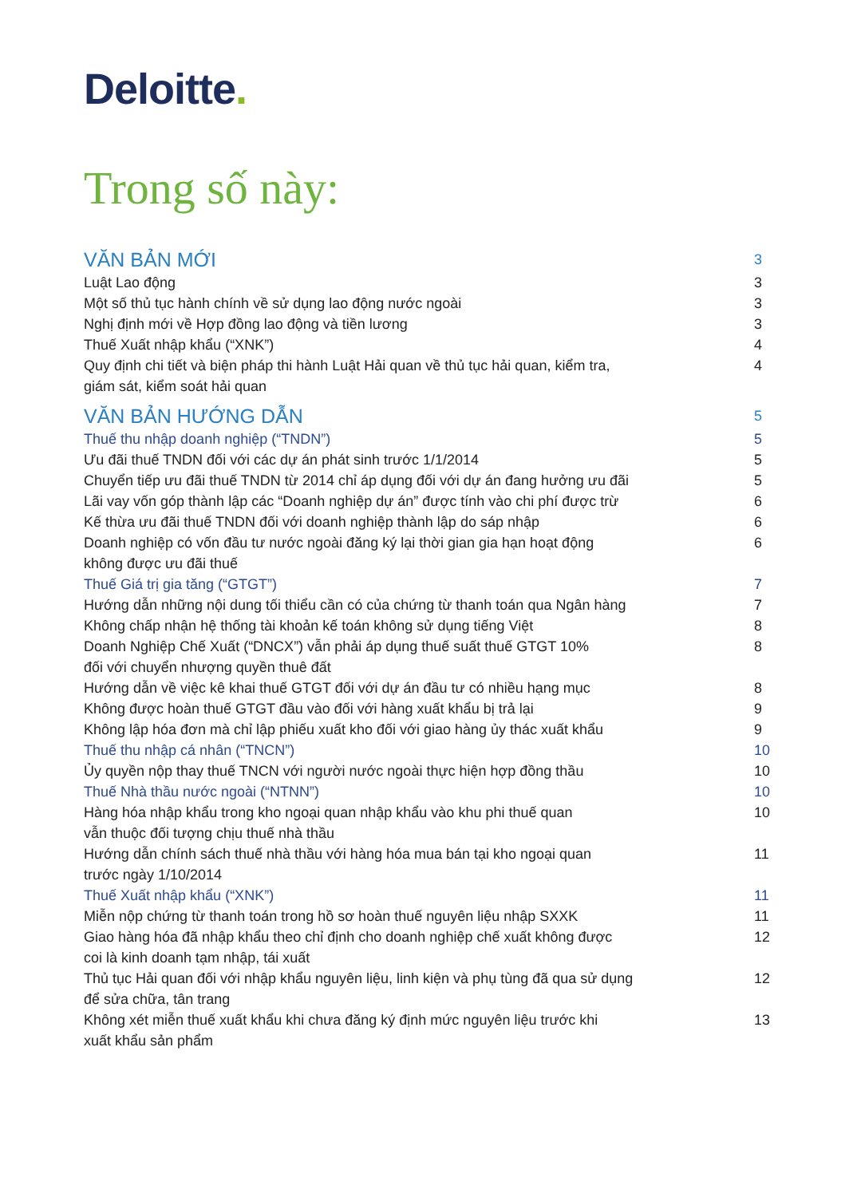Deloitte.
Trong số này:
VĂN BẢN MỚI
3
Luật Lao động 3
Một số thủ tục hành chính về sử dụng lao động nước ngoài 3
Nghị định mới về Hợp đồng lao động và tiền lương 3
Thuế Xuất nhập khẩu (“XNK”) 4
Quy định chi tiết và biện pháp thi hành Luật Hải quan về thủ tục hải quan, kiểm tra,
giám sát, kiểm soát hải quan
4
VĂN BẢN HƯỚNG DẪN
5
Thuế thu nhập doanh nghiệp (“TNDN”) 5
Ưu đãi thuế TNDN đối với các dự án phát sinh trước 1/1/2014 5
Chuyển tiếp ưu đãi thuế TNDN từ 2014 chỉ áp dụng đối với dự án đang hưởng ưu đãi
5
Lãi vay vốn góp thành lập các “Doanh nghiệp dự án” được tính vào chi phí được trừ
6
Kế thừa ưu đãi thuế TNDN đối với doanh nghiệp thành lập do sáp nhập 6
Doanh nghiệp có vốn đầu tư nước ngoài đăng ký lại thời gian gia hạn hoạt động
không được ưu đãi thuế
6
Thuế Giá trị gia tăng (“GTGT”) 7
Hướng dẫn những nội dung tối thiểu cần có của chứng từ thanh toán qua Ngân hàng
7
Không chấp nhận hệ thống tài khoản kế toán không sử dụng tiếng Việt 8
Doanh Nghiệp Chế Xuất (“DNCX”) vẫn phải áp dụng thuế suất thuế GTGT 10%
đối với chuyển nhượng quyền thuê đất
8
Hướng dẫn về việc kê khai thuế GTGT đối với dự án đầu tư có nhiều hạng mục 8
Không được hoàn thuế GTGT đầu vào đối với hàng xuất khẩu bị trả lại 9
Không lập hóa đơn mà chỉ lập phiếu xuất kho đối với giao hàng ủy thác xuất khẩu
9
Thuế thu nhập cá nhân (“TNCN”) 10
Ủy quyền nộp thay thuế TNCN với người nước ngoài thực hiện hợp đồng thầu 10
Thuế Nhà thầu nước ngoài (“NTNN”) 10
Hàng hóa nhập khẩu trong kho ngoại quan nhập khẩu vào khu phi thuế quan
vẫn thuộc đối tượng chịu thuế nhà thầu
10
Hướng dẫn chính sách thuế nhà thầu với hàng hóa mua bán tại kho ngoại quan
trước ngày 1/10/2014
11
Thuế Xuất nhập khẩu (“XNK”) 11
Miễn nộp chứng từ thanh toán trong hồ sơ hoàn thuế nguyên liệu nhập SXXK 11
Giao hàng hóa đã nhập khẩu theo chỉ định cho doanh nghiệp chế xuất không được
coi là kinh doanh tạm nhập, tái xuất
12
Thủ tục Hải quan đối với nhập khẩu nguyên liệu, linh kiện và phụ tùng đã qua sử dụng
để sửa chữa, tân trang
12
Không xét miễn thuế xuất khẩu khi chưa đăng ký định mức nguyên liệu trước khi
xuất khẩu sản phẩm
13